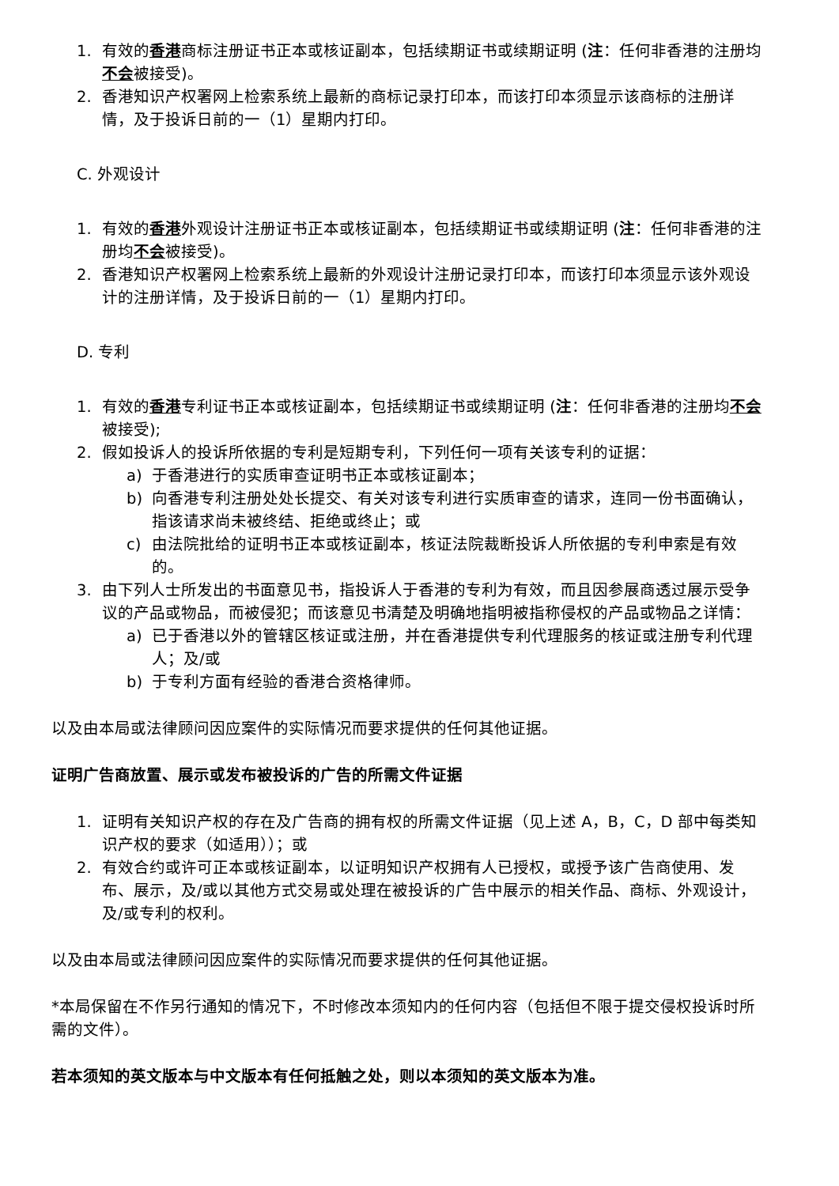1. 有效的香港商标注册证书正本或核证副本，包括续期证书或续期证明 (注：任何非香港的注册均不会被接受)。
2. 香港知识产权署网上检索系统上最新的商标记录打印本，而该打印本须显示该商标的注册详情，及于投诉日前的一（1）星期内打印。
C. 外观设计
1. 有效的香港外观设计注册证书正本或核证副本，包括续期证书或续期证明 (注：任何非香港的注册均不会被接受)。
2. 香港知识产权署网上检索系统上最新的外观设计注册记录打印本，而该打印本须显示该外观设计的注册详情，及于投诉日前的一（1）星期内打印。
D. 专利
1. 有效的香港专利证书正本或核证副本，包括续期证书或续期证明 (注：任何非香港的注册均不会被接受);
2. 假如投诉人的投诉所依据的专利是短期专利，下列任何一项有关该专利的证据：
a) 于香港进行的实质审查证明书正本或核证副本；
b) 向香港专利注册处处长提交、有关对该专利进行实质审查的请求，连同一份书面确认，指该请求尚未被终结、拒绝或终止；或
c) 由法院批给的证明书正本或核证副本，核证法院裁断投诉人所依据的专利申索是有效的。
3. 由下列人士所发出的书面意见书，指投诉人于香港的专利为有效，而且因参展商透过展示受争议的产品或物品，而被侵犯；而该意见书清楚及明确地指明被指称侵权的产品或物品之详情：
a) 已于香港以外的管辖区核证或注册，并在香港提供专利代理服务的核证或注册专利代理人；及/或
b) 于专利方面有经验的香港合资格律师。
以及由本局或法律顾问因应案件的实际情况而要求提供的任何其他证据。
证明广告商放置、展示或发布被投诉的广告的所需文件证据
1. 证明有关知识产权的存在及广告商的拥有权的所需文件证据（见上述 A，B，C，D 部中每类知识产权的要求（如适用））；或
2. 有效合约或许可正本或核证副本，以证明知识产权拥有人已授权，或授予该广告商使用、发布、展示，及/或以其他方式交易或处理在被投诉的广告中展示的相关作品、商标、外观设计，及/或专利的权利。
以及由本局或法律顾问因应案件的实际情况而要求提供的任何其他证据。
*本局保留在不作另行通知的情况下，不时修改本须知内的任何内容（包括但不限于提交侵权投诉时所需的文件）。
若本须知的英文版本与中文版本有任何抵触之处，则以本须知的英文版本为准。